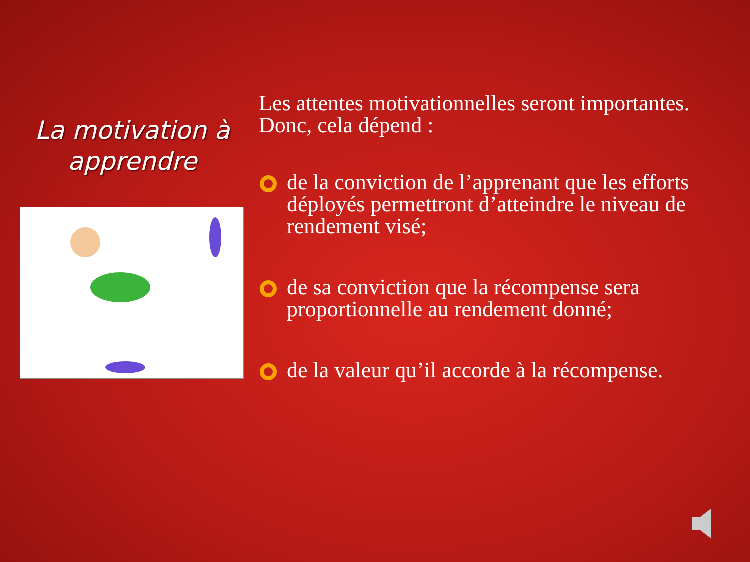La motivation à apprendre
Les attentes motivationnelles seront importantes. Donc, cela dépend :
de la conviction de l’apprenant que les efforts déployés permettront d’atteindre le niveau de rendement visé;
de sa conviction que la récompense sera proportionnelle au rendement donné;
de la valeur qu’il accorde à la récompense.